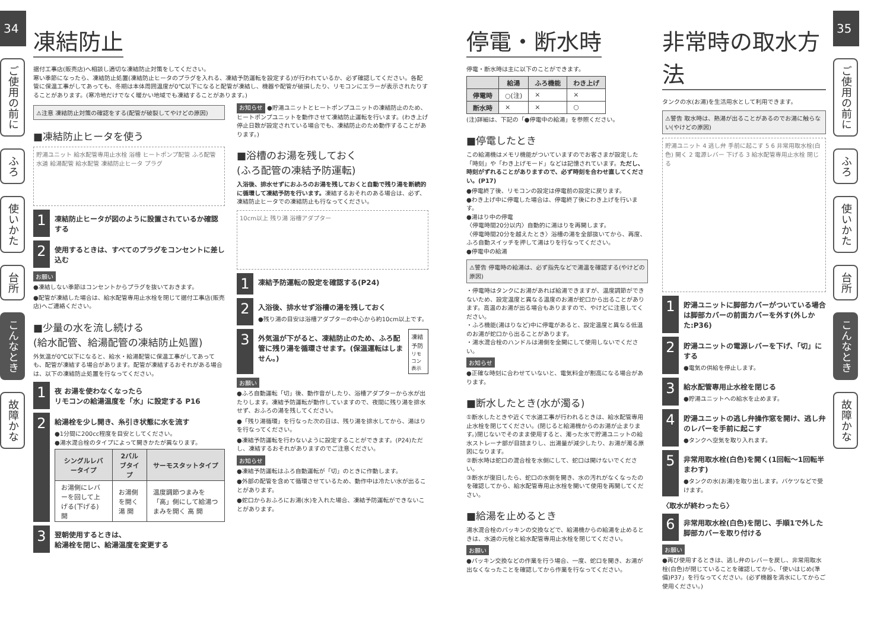34
ご使用の前に
ふろ
使いかた
台所
こんなとき
故障かな
凍結防止
据付工事店(販売店)へ相談し適切な凍結防止対策をしてください。
寒い季節になったら、凍結防止処置(凍結防止ヒータのプラグを入れる、凍結予防運転を設定する)が行われているか、必ず確認してください。各配管に保温工事がしてあっても、冬期は本体周囲温度が0℃以下になると配管が凍結し、機器や配管が破損したり、リモコンにエラーが表示されたりすることがあります。(寒冷地だけでなく暖かい地域でも凍結することがあります。)
⚠注意 凍結防止対策の確認をする(配管が破裂してやけどの原因)
■凍結防止ヒータを使う
貯湯ユニット 給水配管専用止水栓 浴槽 ヒートポンプ配管 ふろ配管 水道 給湯配管 給水配管 凍結防止ヒータ プラグ
1
凍結防止ヒータが図のように設置されているか確認する
2
使用するときは、すべてのプラグをコンセントに差し込む
お願い
●凍結しない季節はコンセントからプラグを抜いておきます。
●配管が凍結した場合は、給水配管専用止水栓を閉じて据付工事店(販売店)へご連絡ください。
■少量の水を流し続ける
(給水配管、給湯配管の凍結防止処置)
外気温が0℃以下になると、給水・給湯配管に保温工事がしてあっても、配管が凍結する場合があります。配管が凍結するおそれがある場合は、以下の凍結防止処置を行なってください。
1
夜 お湯を使わなくなったら
リモコンの給湯温度を「水」に設定する P16
2
給湯栓を少し開き、糸引き状態に水を流す
●1分間に200cc程度を目安としてください。
●湯水混合栓のタイプによって開きかたが異なります。
| シングルレバータイプ | 2バルブタイプ | サーモスタットタイプ |
| --- | --- | --- |
| お湯側にレバーを回して上げる(下げる) 開 | お湯側を開く 湯 開 | 温度調節つまみを「高」側にして給湯つまみを開く 高 開 |
3
翌朝使用するときは、
給湯栓を閉じ、給湯温度を変更する
お知らせ ●貯湯ユニットとヒートポンプユニットの凍結防止のため、ヒートポンプユニットを動作させて凍結防止運転を行います。(わき上げ停止日数が設定されている場合でも、凍結防止のため動作することがあります。)
■浴槽のお湯を残しておく
(ふろ配管の凍結予防運転)
入浴後、排水せずにおふろのお湯を残しておくと自動で残り湯を断続的に循環して凍結予防を行います。凍結するおそれのある場合は、必ず、凍結防止ヒータでの凍結防止も行なってください。
10cm以上 残り湯 浴槽アダプター
1
凍結予防運転の設定を確認する(P24)
2
入浴後、排水せず浴槽の湯を残しておく
●残り湯の目安は浴槽アダプターの中心から約10cm以上です。
3
外気温が下がると、凍結防止のため、ふろ配管に残り湯を循環させます。(保温運転はしません。)
凍結予防
リモコン表示
お願い
●ふろ自動運転「切」後、動作音がしたり、浴槽アダプターから水が出たりします。凍結予防運転が動作していますので、夜間に残り湯を排水せず、おふろの湯を残してください。
●「残り湯循環」を行なった次の日は、残り湯を排水してから、湯はりを行なってください。
●凍結予防運転を行わないように設定することができます。(P24)ただし、凍結するおそれがありますのでご注意ください。
お知らせ
●凍結予防運転はふろ自動運転が「切」のときに作動します。
●外部の配管を含めて循環させているため、動作中は冷たい水が出ることがあります。
●蛇口からおふろにお湯(水)を入れた場合、凍結予防運転ができないことがあります。
停電・断水時
停電・断水時は主に以下のことができます。
| | 給湯 | ふろ機能 | わき上げ |
| --- | --- | --- | --- |
| 停電時 | ○(注) | × | × |
| 断水時 | × | × | ○ |
(注)詳細は、下記の「●停電中の給湯」を参照ください。
■停電したとき
この給湯機はメモリ機能がついていますのでお客さまが設定した「時刻」や「わき上げモード」などは記憶されています。ただし、時刻がずれることがありますので、必ず時刻を合わせ直してください。(P17)
●停電終了後、リモコンの設定は停電前の設定に戻ります。
●わき上げ中に停電した場合は、停電終了後にわき上げを行います。
●湯はり中の停電
〈停電時間20分以内〉自動的に湯はりを再開します。
〈停電時間20分を越えたとき〉浴槽の湯を全部抜いてから、再度、ふろ自動スイッチを押して湯はりを行なってください。
●停電中の給湯
⚠警告 停電時の給湯は、必ず指先などで湯温を確認する(やけどの原因)
・停電時はタンクにお湯があれば給湯できますが、温度調節ができないため、設定温度と異なる温度のお湯が蛇口から出ることがあります。高温のお湯が出る場合もありますので、やけどに注意してください。
・ふろ機能(湯はりなど)中に停電があると、設定温度と異なる低温のお湯が蛇口から出ることがあります。
・湯水混合栓のハンドルは湯側を全開にして使用しないでください。
お知らせ
●正確な時刻に合わせていないと、電気料金が割高になる場合があります。
■断水したとき(水が濁る)
①断水したときや近くで水道工事が行われるときは、給水配管専用止水栓を閉じてください。(閉じると給湯機からのお湯が止まります。)閉じないでそのまま使用すると、濁った水で貯湯ユニットの給水ストレーナ部が目詰まりし、出湯量が減少したり、お湯が濁る原因になります。
②断水時は蛇口の混合栓を水側にして、蛇口は開けないでください。
③断水が復旧したら、蛇口の水側を開き、水の汚れがなくなったのを確認してから、給水配管専用止水栓を開いて使用を再開してください。
■給湯を止めるとき
湯水混合栓のパッキンの交換などで、給湯機からの給湯を止めるときは、水道の元栓と給水配管専用止水栓を閉じてください。
お願い
●パッキン交換などの作業を行う場合、一度、蛇口を開き、お湯が出なくなったことを確認してから作業を行なってください。
非常時の取水方法
タンクの水(お湯)を生活用水として利用できます。
⚠警告 取水時は、熱湯が出ることがあるのでお湯に触らない(やけどの原因)
貯湯ユニット 4 逃し弁 手前に起こす 5 6 非常用取水栓(白色) 開く 2 電源レバー 下げる 3 給水配管専用止水栓 閉じる
1
貯湯ユニットに脚部カバーがついている場合は脚部カバーの前面カバーを外す(外しかた:P36)
2
貯湯ユニットの電源レバーを下げ、「切」にする
●電気の供給を停止します。
3
給水配管専用止水栓を閉じる
●貯湯ユニットへの給水を止めます。
4
貯湯ユニットの逃し弁操作窓を開け、逃し弁のレバーを手前に起こす
●タンクへ空気を取り入れます。
5
非常用取水栓(白色)を開く(1回転～1回転半まわす)
●タンクの水(お湯)を取り出します。バケツなどで受けます。
〈取水が終わったら〉
6
非常用取水栓(白色)を閉じ、手順1で外した脚部カバーを取り付ける
お願い
●再び使用するときは、逃し弁のレバーを戻し、非常用取水栓(白色)が閉じていることを確認してから、「使いはじめ(準備)P37」を行なってください。(必ず機器を満水にしてからご使用ください。)
35
ご使用の前に
ふろ
使いかた
台所
こんなとき
故障かな